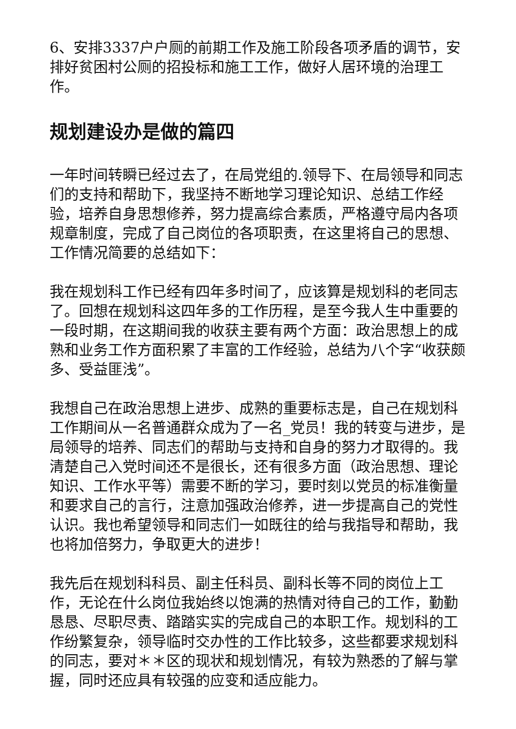6、安排3337户户厕的前期工作及施工阶段各项矛盾的调节，安排好贫困村公厕的招投标和施工工作，做好人居环境的治理工作。
规划建设办是做的篇四
一年时间转瞬已经过去了，在局党组的.领导下、在局领导和同志们的支持和帮助下，我坚持不断地学习理论知识、总结工作经验，培养自身思想修养，努力提高综合素质，严格遵守局内各项规章制度，完成了自己岗位的各项职责，在这里将自己的思想、工作情况简要的总结如下：
我在规划科工作已经有四年多时间了，应该算是规划科的老同志了。回想在规划科这四年多的工作历程，是至今我人生中重要的一段时期，在这期间我的收获主要有两个方面：政治思想上的成熟和业务工作方面积累了丰富的工作经验，总结为八个字“收获颇多、受益匪浅”。
我想自己在政治思想上进步、成熟的重要标志是，自己在规划科工作期间从一名普通群众成为了一名_党员！我的转变与进步，是局领导的培养、同志们的帮助与支持和自身的努力才取得的。我清楚自己入党时间还不是很长，还有很多方面（政治思想、理论知识、工作水平等）需要不断的学习，要时刻以党员的标准衡量和要求自己的言行，注意加强政治修养，进一步提高自己的党性认识。我也希望领导和同志们一如既往的给与我指导和帮助，我也将加倍努力，争取更大的进步！
我先后在规划科科员、副主任科员、副科长等不同的岗位上工作，无论在什么岗位我始终以饱满的热情对待自己的工作，勤勤恳恳、尽职尽责、踏踏实实的完成自己的本职工作。规划科的工作纷繁复杂，领导临时交办性的工作比较多，这些都要求规划科的同志，要对＊＊区的现状和规划情况，有较为熟悉的了解与掌握，同时还应具有较强的应变和适应能力。